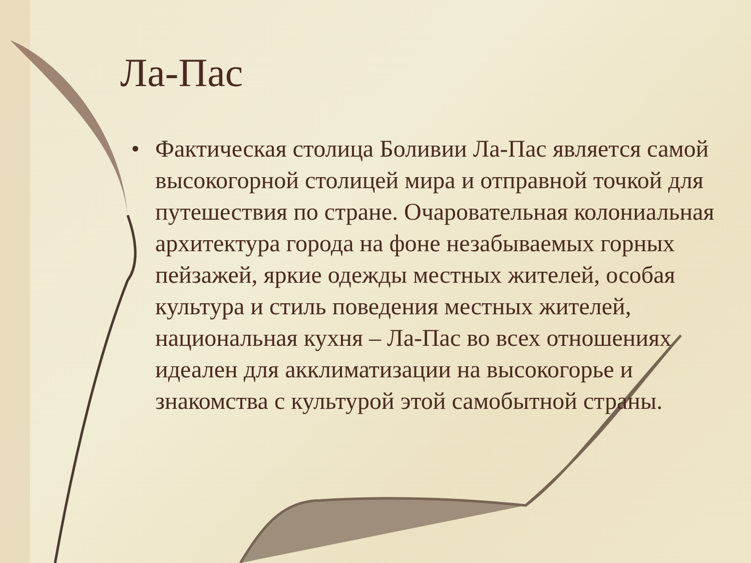Ла-Пас
• Фактическая столица Боливии Ла-Пас является самой высокогорной столицей мира и отправной точкой для путешествия по стране. Очаровательная колониальная архитектура города на фоне незабываемых горных пейзажей, яркие одежды местных жителей, особая культура и стиль поведения местных жителей, национальная кухня – Ла-Пас во всех отношениях идеален для акклиматизации на высокогорье и знакомства с культурой этой самобытной страны.